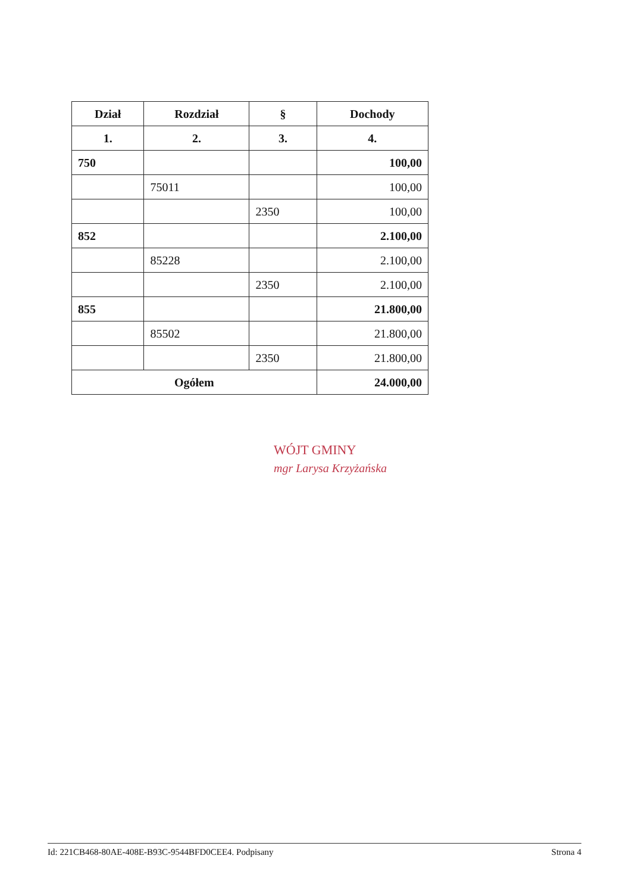| Dział | Rozdział | § | Dochody |
| --- | --- | --- | --- |
| 1. | 2. | 3. | 4. |
| 750 | | | 100,00 |
| | 75011 | | 100,00 |
| | | 2350 | 100,00 |
| 852 | | | 2.100,00 |
| | 85228 | | 2.100,00 |
| | | 2350 | 2.100,00 |
| 855 | | | 21.800,00 |
| | 85502 | | 21.800,00 |
| | | 2350 | 21.800,00 |
| Ogółem | | | 24.000,00 |
WÓJT GMINY
mgr Larysa Krzyżańska
Id: 221CB468-80AE-408E-B93C-9544BFD0CEE4. Podpisany Strona 4